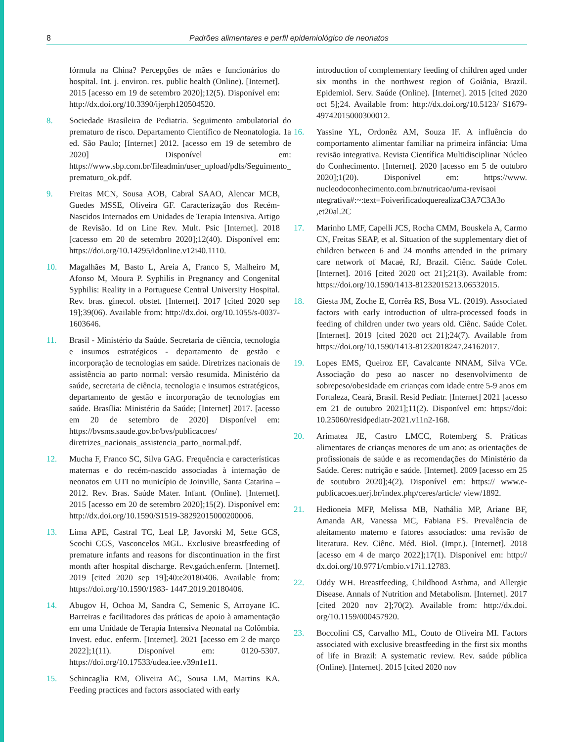8 Padrões alimentares e perfil epidemiológico de neonatos
fórmula na China? Percepções de mães e funcionários do hospital. Int. j. environ. res. public health (Online). [Internet]. 2015 [acesso em 19 de setembro 2020];12(5). Disponível em: http://dx.doi.org/10.3390/ijerph120504520.
8. Sociedade Brasileira de Pediatria. Seguimento ambulatorial do prematuro de risco. Departamento Científico de Neonatologia. 1a ed. São Paulo; [Internet] 2012. [acesso em 19 de setembro de 2020] Disponível em: https://www.sbp.com.br/fileadmin/user_upload/pdfs/Seguimento_ prematuro_ok.pdf.
9. Freitas MCN, Sousa AOB, Cabral SAAO, Alencar MCB, Guedes MSSE, Oliveira GF. Caracterização dos Recém-Nascidos Internados em Unidades de Terapia Intensiva. Artigo de Revisão. Id on Line Rev. Mult. Psic [Internet]. 2018 [cacesso em 20 de setembro 2020];12(40). Disponível em: https://doi.org/10.14295/idonline.v12i40.1110.
10. Magalhães M, Basto L, Areia A, Franco S, Malheiro M, Afonso M, Moura P. Syphilis in Pregnancy and Congenital Syphilis: Reality in a Portuguese Central University Hospital. Rev. bras. ginecol. obstet. [Internet]. 2017 [cited 2020 sep 19];39(06). Available from: http://dx.doi. org/10.1055/s-0037-1603646.
11. Brasil - Ministério da Saúde. Secretaria de ciência, tecnologia e insumos estratégicos - departamento de gestão e incorporação de tecnologias em saúde. Diretrizes nacionais de assistência ao parto normal: versão resumida. Ministério da saúde, secretaria de ciência, tecnologia e insumos estratégicos, departamento de gestão e incorporação de tecnologias em saúde. Brasília: Ministério da Saúde; [Internet] 2017. [acesso em 20 de setembro de 2020] Disponível em: https://bvsms.saude.gov.br/bvs/publicacoes/ diretrizes_nacionais_assistencia_parto_normal.pdf.
12. Mucha F, Franco SC, Silva GAG. Frequência e características maternas e do recém-nascido associadas à internação de neonatos em UTI no município de Joinville, Santa Catarina – 2012. Rev. Bras. Saúde Mater. Infant. (Online). [Internet]. 2015 [acesso em 20 de setembro 2020];15(2). Disponível em: http://dx.doi.org/10.1590/S1519-38292015000200006.
13. Lima APE, Castral TC, Leal LP, Javorski M, Sette GCS, Scochi CGS, Vasconcelos MGL. Exclusive breastfeeding of premature infants and reasons for discontinuation in the first month after hospital discharge. Rev.gaúch.enferm. [Internet]. 2019 [cited 2020 sep 19];40:e20180406. Available from: https://doi.org/10.1590/1983- 1447.2019.20180406.
14. Abugov H, Ochoa M, Sandra C, Semenic S, Arroyane IC. Barreiras e facilitadores das práticas de apoio à amamentação em uma Unidade de Terapia Intensiva Neonatal na Colômbia. Invest. educ. enferm. [Internet]. 2021 [acesso em 2 de março 2022];1(11). Disponível em: 0120-5307. https://doi.org/10.17533/udea.iee.v39n1e11.
15. Schincaglia RM, Oliveira AC, Sousa LM, Martins KA. Feeding practices and factors associated with early
introduction of complementary feeding of children aged under six months in the northwest region of Goiânia, Brazil. Epidemiol. Serv. Saúde (Online). [Internet]. 2015 [cited 2020 oct 5];24. Available from: http://dx.doi.org/10.5123/ S1679-49742015000300012.
16. Yassine YL, Ordonêz AM, Souza IF. A influência do comportamento alimentar familiar na primeira infância: Uma revisão integrativa. Revista Científica Multidisciplinar Núcleo do Conhecimento. [Internet]. 2020 [acesso em 5 de outubro 2020];1(20). Disponível em: https://www. nucleodoconhecimento.com.br/nutricao/uma-revisaoi ntegrativa#:~:text=FoiverificadoquerealizaC3A7C3A3o ,et20al.2C
17. Marinho LMF, Capelli JCS, Rocha CMM, Bouskela A, Carmo CN, Freitas SEAP, et al. Situation of the supplementary diet of children between 6 and 24 months attended in the primary care network of Macaé, RJ, Brazil. Ciênc. Saúde Colet. [Internet]. 2016 [cited 2020 oct 21];21(3). Available from: https://doi.org/10.1590/1413-81232015213.06532015.
18. Giesta JM, Zoche E, Corrêa RS, Bosa VL. (2019). Associated factors with early introduction of ultra-processed foods in feeding of children under two years old. Ciênc. Saúde Colet. [Internet]. 2019 [cited 2020 oct 21];24(7). Available from https://doi.org/10.1590/1413-81232018247.24162017.
19. Lopes EMS, Queiroz EF, Cavalcante NNAM, Silva VCe. Associação do peso ao nascer no desenvolvimento de sobrepeso/obesidade em crianças com idade entre 5-9 anos em Fortaleza, Ceará, Brasil. Resid Pediatr. [Internet] 2021 [acesso em 21 de outubro 2021];11(2). Disponível em: https://doi: 10.25060/residpediatr-2021.v11n2-168.
20. Arimatea JE, Castro LMCC, Rotemberg S. Práticas alimentares de crianças menores de um ano: as orientações de profissionais de saúde e as recomendações do Ministério da Saúde. Ceres: nutrição e saúde. [Internet]. 2009 [acesso em 25 de soutubro 2020];4(2). Disponível em: https:// www.e-publicacoes.uerj.br/index.php/ceres/article/ view/1892.
21. Hedioneia MFP, Melissa MB, Nathália MP, Ariane BF, Amanda AR, Vanessa MC, Fabiana FS. Prevalência de aleitamento materno e fatores associados: uma revisão de literatura. Rev. Ciênc. Méd. Biol. (Impr.). [Internet]. 2018 [acesso em 4 de março 2022];17(1). Disponível em: http:// dx.doi.org/10.9771/cmbio.v17i1.12783.
22. Oddy WH. Breastfeeding, Childhood Asthma, and Allergic Disease. Annals of Nutrition and Metabolism. [Internet]. 2017 [cited 2020 nov 2];70(2). Available from: http://dx.doi. org/10.1159/000457920.
23. Boccolini CS, Carvalho ML, Couto de Oliveira MI. Factors associated with exclusive breastfeeding in the first six months of life in Brazil: A systematic review. Rev. saúde pública (Online). [Internet]. 2015 [cited 2020 nov